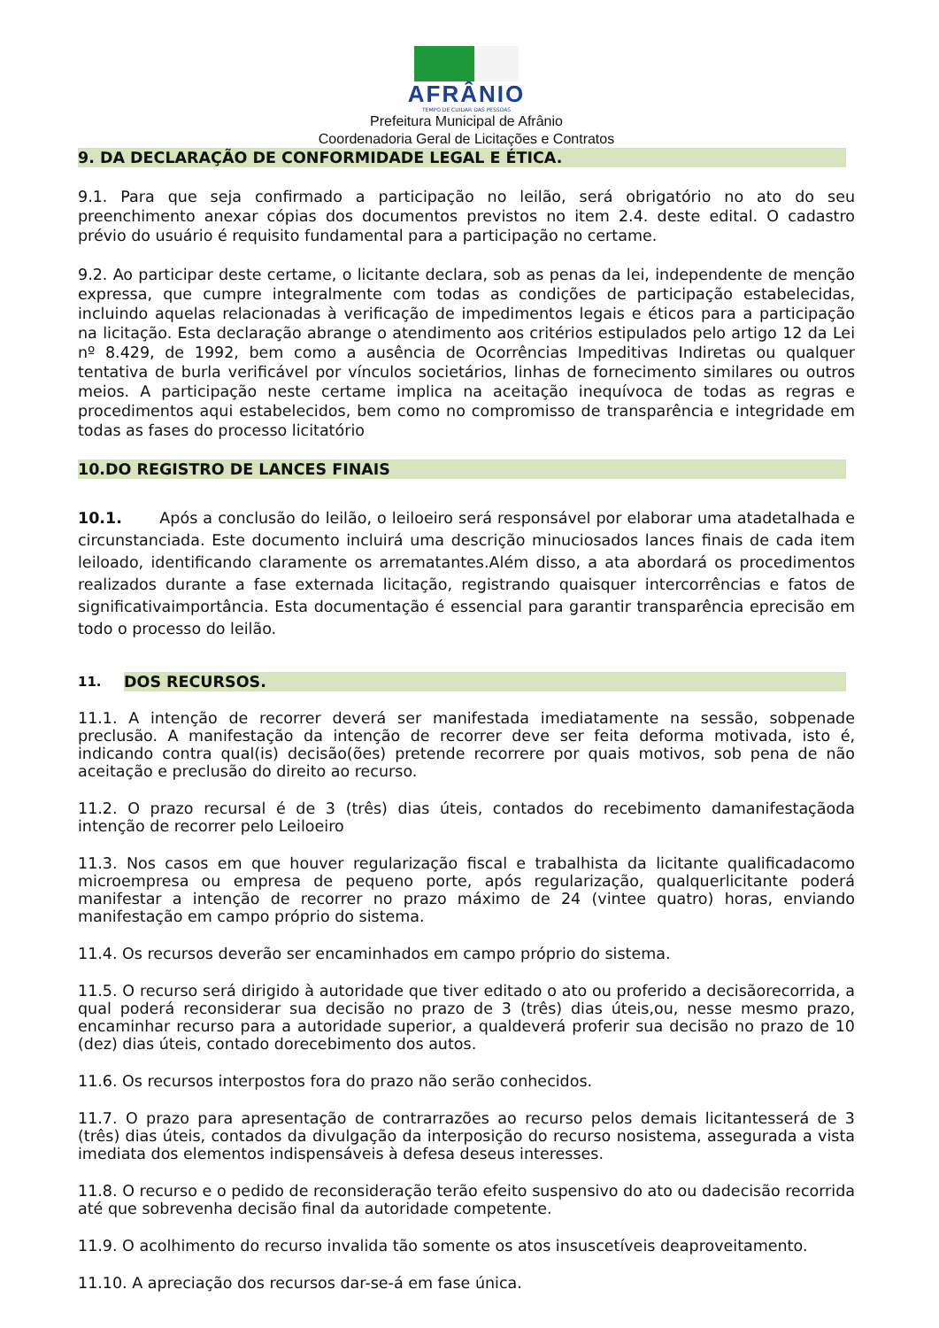AFRÂNIO
TEMPO DE CUIDAR DAS PESSOAS
Prefeitura Municipal de Afrânio
Coordenadoria Geral de Licitações e Contratos
9. DA DECLARAÇÃO DE CONFORMIDADE LEGAL E ÉTICA.
9.1. Para que seja confirmado a participação no leilão, será obrigatório no ato do seu preenchimento anexar cópias dos documentos previstos no item 2.4. deste edital. O cadastro prévio do usuário é requisito fundamental para a participação no certame.
9.2. Ao participar deste certame, o licitante declara, sob as penas da lei, independente de menção expressa, que cumpre integralmente com todas as condições de participação estabelecidas, incluindo aquelas relacionadas à verificação de impedimentos legais e éticos para a participação na licitação. Esta declaração abrange o atendimento aos critérios estipulados pelo artigo 12 da Lei nº 8.429, de 1992, bem como a ausência de Ocorrências Impeditivas Indiretas ou qualquer tentativa de burla verificável por vínculos societários, linhas de fornecimento similares ou outros meios. A participação neste certame implica na aceitação inequívoca de todas as regras e procedimentos aqui estabelecidos, bem como no compromisso de transparência e integridade em todas as fases do processo licitatório
10.DO REGISTRO DE LANCES FINAIS
10.1. Após a conclusão do leilão, o leiloeiro será responsável por elaborar uma atadetalhada e circunstanciada. Este documento incluirá uma descrição minuciosados lances finais de cada item leiloado, identificando claramente os arrematantes.Além disso, a ata abordará os procedimentos realizados durante a fase externada licitação, registrando quaisquer intercorrências e fatos de significativaimportância. Esta documentação é essencial para garantir transparência eprecisão em todo o processo do leilão.
11.
DOS RECURSOS.
11.1. A intenção de recorrer deverá ser manifestada imediatamente na sessão, sobpenade preclusão. A manifestação da intenção de recorrer deve ser feita deforma motivada, isto é, indicando contra qual(is) decisão(ões) pretende recorrere por quais motivos, sob pena de não aceitação e preclusão do direito ao recurso.
11.2. O prazo recursal é de 3 (três) dias úteis, contados do recebimento damanifestaçãoda intenção de recorrer pelo Leiloeiro
11.3. Nos casos em que houver regularização fiscal e trabalhista da licitante qualificadacomo microempresa ou empresa de pequeno porte, após regularização, qualquerlicitante poderá manifestar a intenção de recorrer no prazo máximo de 24 (vintee quatro) horas, enviando manifestação em campo próprio do sistema.
11.4. Os recursos deverão ser encaminhados em campo próprio do sistema.
11.5. O recurso será dirigido à autoridade que tiver editado o ato ou proferido a decisãorecorrida, a qual poderá reconsiderar sua decisão no prazo de 3 (três) dias úteis,ou, nesse mesmo prazo, encaminhar recurso para a autoridade superior, a qualdeverá proferir sua decisão no prazo de 10 (dez) dias úteis, contado dorecebimento dos autos.
11.6. Os recursos interpostos fora do prazo não serão conhecidos.
11.7. O prazo para apresentação de contrarrazões ao recurso pelos demais licitantesserá de 3 (três) dias úteis, contados da divulgação da interposição do recurso nosistema, assegurada a vista imediata dos elementos indispensáveis à defesa deseus interesses.
11.8. O recurso e o pedido de reconsideração terão efeito suspensivo do ato ou dadecisão recorrida até que sobrevenha decisão final da autoridade competente.
11.9. O acolhimento do recurso invalida tão somente os atos insuscetíveis deaproveitamento.
11.10. A apreciação dos recursos dar-se-á em fase única.